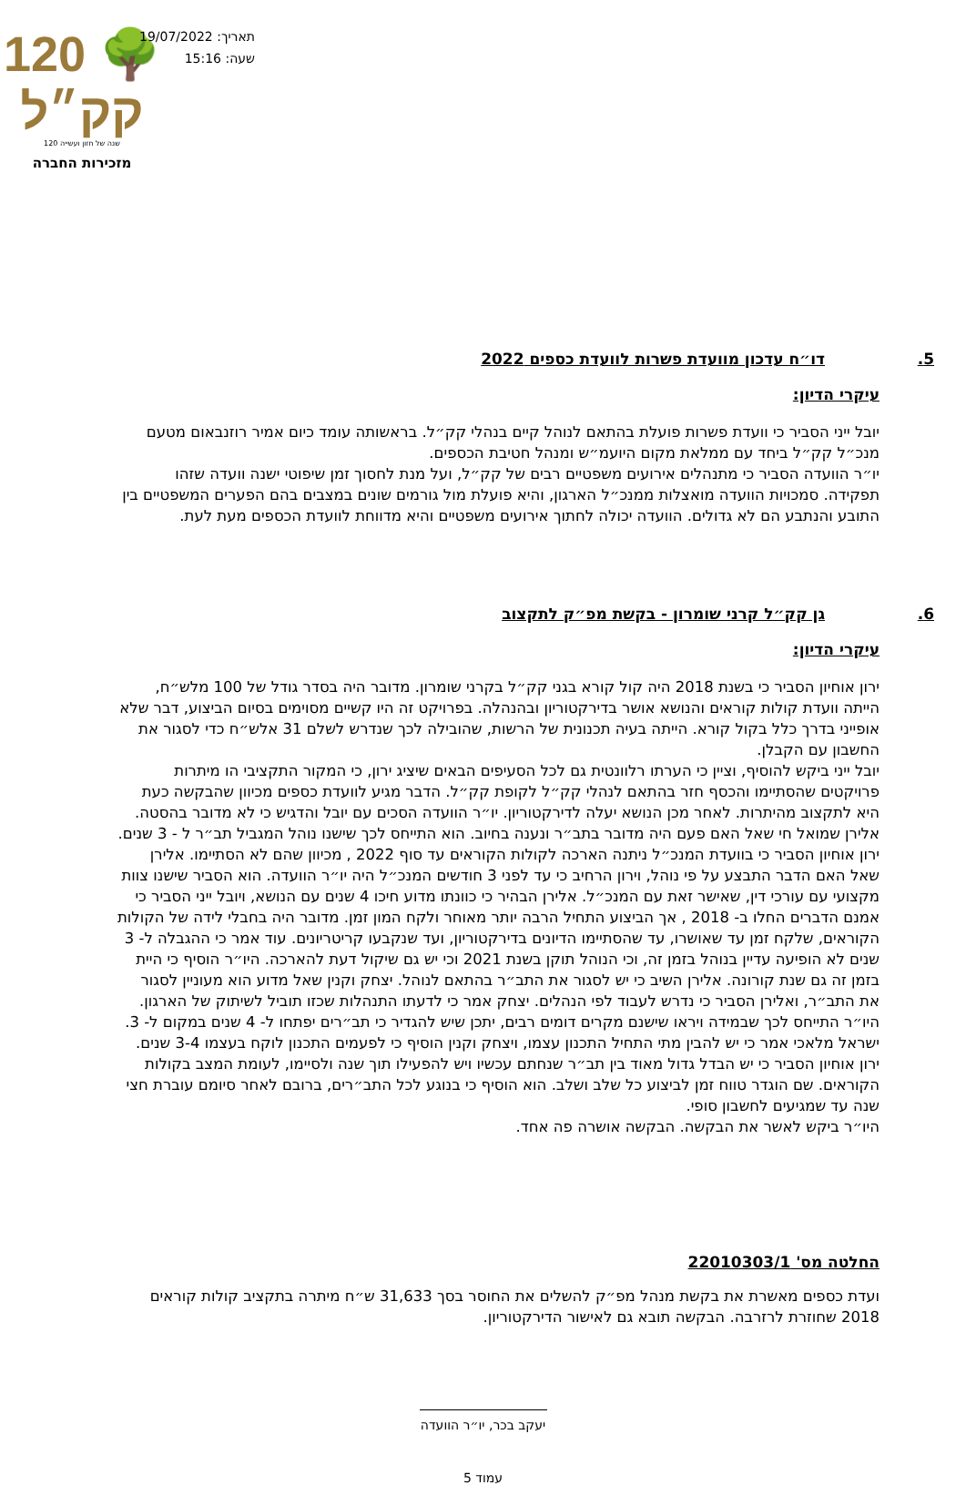120 🌳 קק״ל
120 שנה של חזון ועשייה
מזכירות החברה
תאריך: 19/07/2022
שעה: 15:16
5. דו״ח עדכון מוועדת פשרות לוועדת כספים 2022
עיקרי הדיון:
יובל ייני הסביר כי וועדת פשרות פועלת בהתאם לנוהל קיים בנהלי קק״ל. בראשותה עומד כיום אמיר רוזנבאום מטעם מנכ״ל קק״ל ביחד עם ממלאת מקום היועמ״ש ומנהל חטיבת הכספים.
יו״ר הוועדה הסביר כי מתנהלים אירועים משפטיים רבים של קק״ל, ועל מנת לחסוך זמן שיפוטי ישנה וועדה שזהו תפקידה. סמכויות הוועדה מואצלות ממנכ״ל הארגון, והיא פועלת מול גורמים שונים במצבים בהם הפערים המשפטיים בין התובע והנתבע הם לא גדולים. הוועדה יכולה לחתוך אירועים משפטיים והיא מדווחת לוועדת הכספים מעת לעת.
6. גן קק״ל קרני שומרון - בקשת מפ״ק לתקצוב
עיקרי הדיון:
ירון אוחיון הסביר כי בשנת 2018 היה קול קורא בגני קק״ל בקרני שומרון. מדובר היה בסדר גודל של 100 מלש״ח, הייתה וועדת קולות קוראים והנושא אושר בדירקטוריון ובהנהלה. בפרויקט זה היו קשיים מסוימים בסיום הביצוע, דבר שלא אופייני בדרך כלל בקול קורא. הייתה בעיה תכנונית של הרשות, שהובילה לכך שנדרש לשלם 31 אלש״ח כדי לסגור את החשבון עם הקבלן.
יובל ייני ביקש להוסיף, וציין כי הערתו רלוונטית גם לכל הסעיפים הבאים שיציג ירון, כי המקור התקציבי הו מיתרות פרויקטים שהסתיימו והכסף חזר בהתאם לנהלי קק״ל לקופת קק״ל. הדבר מגיע לוועדת כספים מכיוון שהבקשה כעת היא לתקצוב מהיתרות. לאחר מכן הנושא יעלה לדירקטוריון. יו״ר הוועדה הסכים עם יובל והדגיש כי לא מדובר בהסטה.
אלירן שמואל חי שאל האם פעם היה מדובר בתב״ר ונענה בחיוב. הוא התייחס לכך שישנו נוהל המגביל תב״ר ל - 3 שנים. ירון אוחיון הסביר כי בוועדת המנכ״ל ניתנה הארכה לקולות הקוראים עד סוף 2022 , מכיוון שהם לא הסתיימו. אלירן שאל האם הדבר התבצע על פי נוהל, וירון הרחיב כי עד לפני 3 חודשים המנכ״ל היה יו״ר הוועדה. הוא הסביר שישנו צוות מקצועי עם עורכי דין, שאישר זאת עם המנכ״ל. אלירן הבהיר כי כוונתו מדוע חיכו 4 שנים עם הנושא, ויובל ייני הסביר כי אמנם הדברים החלו ב- 2018 , אך הביצוע התחיל הרבה יותר מאוחר ולקח המון זמן. מדובר היה בחבלי לידה של הקולות הקוראים, שלקח זמן עד שאושרו, עד שהסתיימו הדיונים בדירקטוריון, ועד שנקבעו קריטריונים. עוד אמר כי ההגבלה ל- 3 שנים לא הופיעה עדיין בנוהל בזמן זה, וכי הנוהל תוקן בשנת 2021 וכי יש גם שיקול דעת להארכה. היו״ר הוסיף כי היית בזמן זה גם שנת קורונה. אלירן השיב כי יש לסגור את התב״ר בהתאם לנוהל. יצחק וקנין שאל מדוע הוא מעוניין לסגור את התב״ר, ואלירן הסביר כי נדרש לעבוד לפי הנהלים. יצחק אמר כי לדעתו התנהלות שכזו תוביל לשיתוק של הארגון. היו״ר התייחס לכך שבמידה ויראו שישנם מקרים דומים רבים, יתכן שיש להגדיר כי תב״רים יפתחו ל- 4 שנים במקום ל- 3. ישראל מלאכי אמר כי יש להבין מתי התחיל התכנון עצמו, ויצחק וקנין הוסיף כי לפעמים התכנון לוקח בעצמו 3-4 שנים.
ירון אוחיון הסביר כי יש הבדל גדול מאוד בין תב״ר שנחתם עכשיו ויש להפעילו תוך שנה ולסיימו, לעומת המצב בקולות הקוראים. שם הוגדר טווח זמן לביצוע כל שלב ושלב. הוא הוסיף כי בנוגע לכל התב״רים, ברובם לאחר סיומם עוברת חצי שנה עד שמגיעים לחשבון סופי.
היו״ר ביקש לאשר את הבקשה. הבקשה אושרה פה אחד.
החלטה מס' 22010303/1
ועדת כספים מאשרת את בקשת מנהל מפ״ק להשלים את החוסר בסך 31,633 ש״ח מיתרה בתקציב קולות קוראים 2018 שחוזרת לרזרבה. הבקשה תובא גם לאישור הדירקטוריון.
יעקב בכר, יו״ר הוועדה
עמוד 5